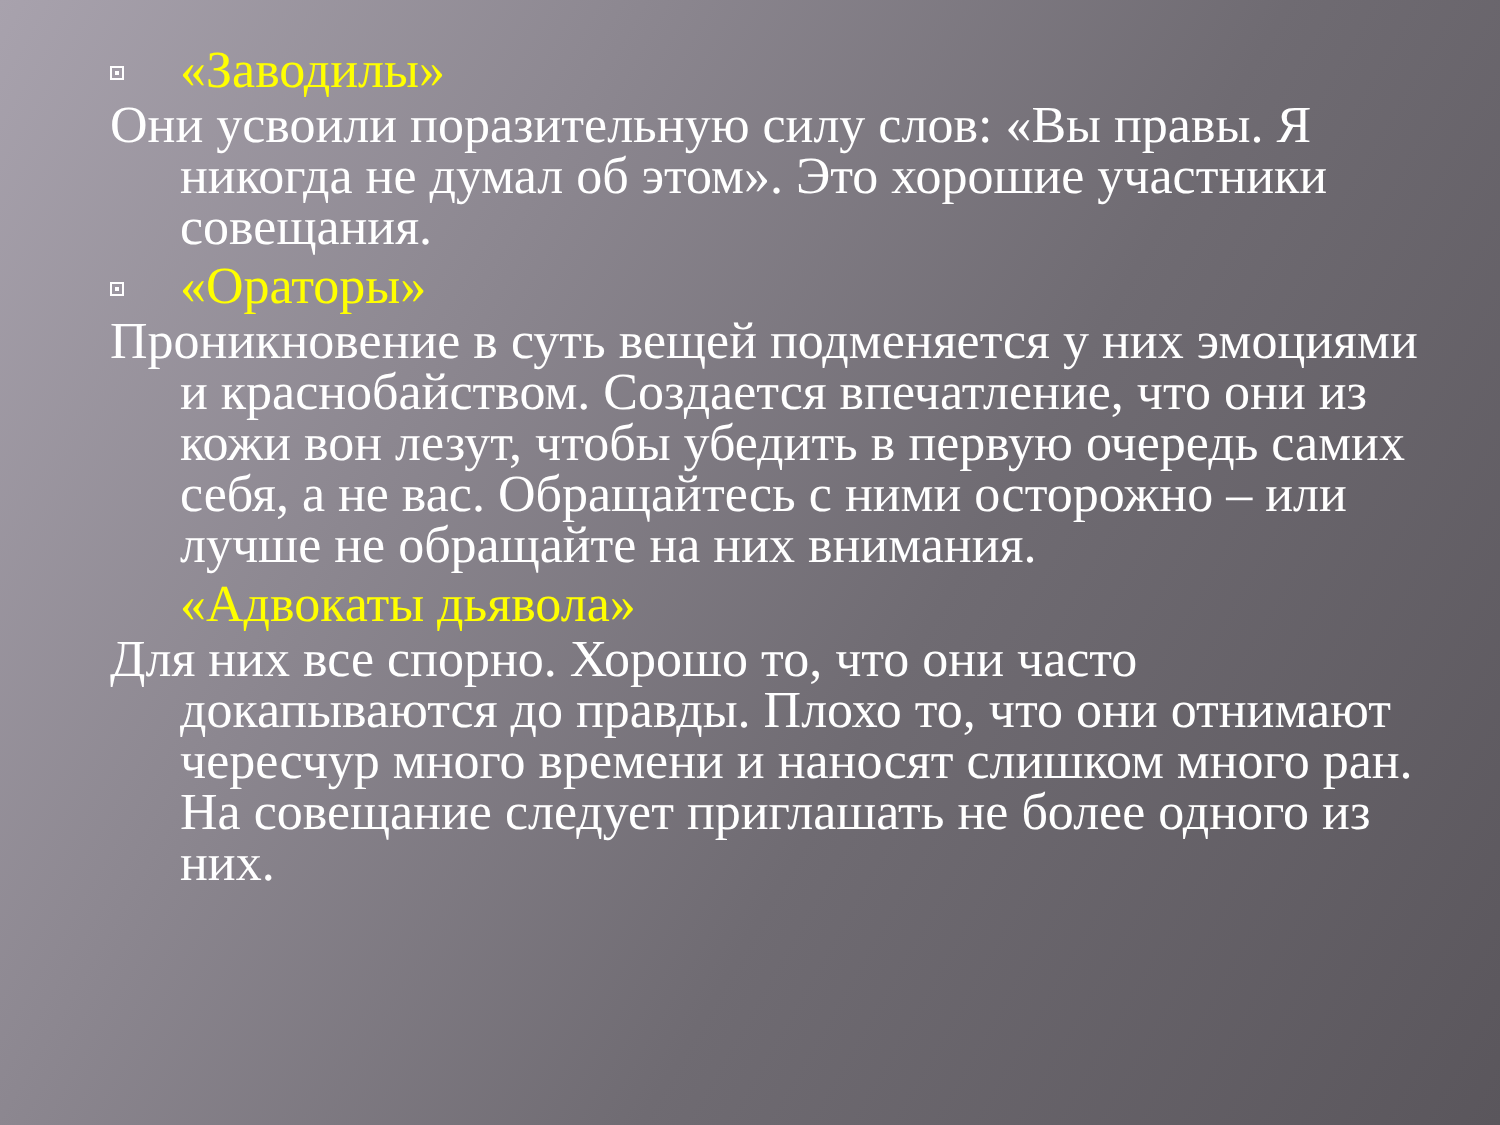«Заводилы»
Они усвоили поразительную силу слов: «Вы правы. Я никогда не думал об этом». Это хорошие участники совещания.
«Ораторы»
Проникновение в суть вещей подменяется у них эмоциями и краснобайством. Создается впечатление, что они из кожи вон лезут, чтобы убедить в первую очередь самих себя, а не вас. Обращайтесь с ними осторожно – или лучше не обращайте на них внимания.
«Адвокаты дьявола»
Для них все спорно. Хорошо то, что они часто докапываются до правды. Плохо то, что они отнимают чересчур много времени и наносят слишком много ран. На совещание следует приглашать не более одного из них.